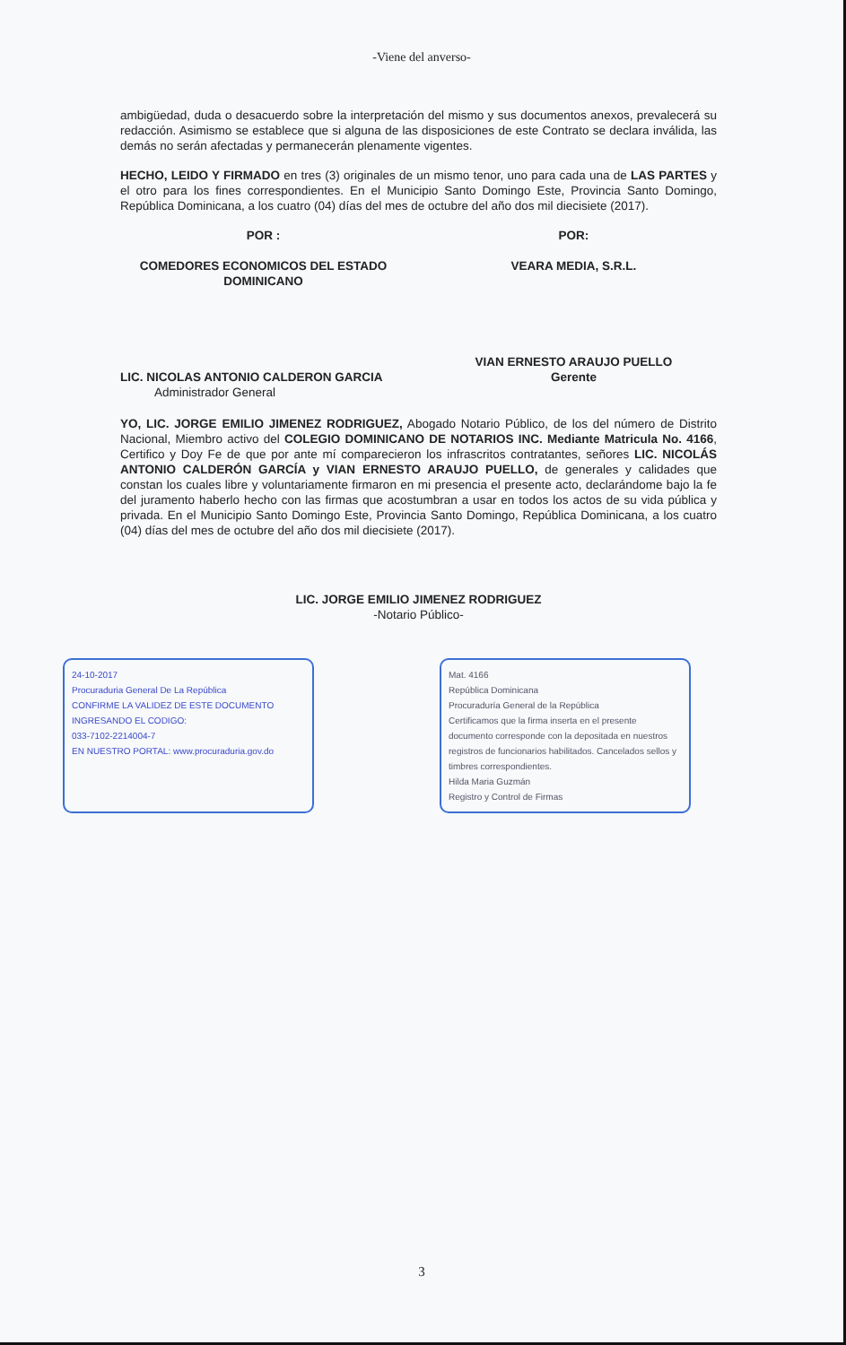-Viene del anverso-
ambigüedad, duda o desacuerdo sobre la interpretación del mismo y sus documentos anexos, prevalecerá su redacción. Asimismo se establece que si alguna de las disposiciones de este Contrato se declara inválida, las demás no serán afectadas y permanecerán plenamente vigentes.
HECHO, LEIDO Y FIRMADO en tres (3) originales de un mismo tenor, uno para cada una de LAS PARTES y el otro para los fines correspondientes. En el Municipio Santo Domingo Este, Provincia Santo Domingo, República Dominicana, a los cuatro (04) días del mes de octubre del año dos mil diecisiete (2017).
POR :
COMEDORES ECONOMICOS DEL ESTADO DOMINICANO
LIC. NICOLAS ANTONIO CALDERON GARCIA
Administrador General
POR:
VEARA MEDIA, S.R.L.
VIAN ERNESTO ARAUJO PUELLO
Gerente
YO, LIC. JORGE EMILIO JIMENEZ RODRIGUEZ, Abogado Notario Público, de los del número de Distrito Nacional, Miembro activo del COLEGIO DOMINICANO DE NOTARIOS INC. Mediante Matricula No. 4166, Certifico y Doy Fe de que por ante mí comparecieron los infrascritos contratantes, señores LIC. NICOLÁS ANTONIO CALDERÓN GARCÍA y VIAN ERNESTO ARAUJO PUELLO, de generales y calidades que constan los cuales libre y voluntariamente firmaron en mi presencia el presente acto, declarándome bajo la fe del juramento haberlo hecho con las firmas que acostumbran a usar en todos los actos de su vida pública y privada. En el Municipio Santo Domingo Este, Provincia Santo Domingo, República Dominicana, a los cuatro (04) días del mes de octubre del año dos mil diecisiete (2017).
LIC. JORGE EMILIO JIMENEZ RODRIGUEZ
-Notario Público-
24-10-2017
Procuraduria General De La República
CONFIRME LA VALIDEZ DE ESTE DOCUMENTO INGRESANDO EL CODIGO:
033-7102-2214004-7
EN NUESTRO PORTAL: www.procuraduria.gov.do
Mat. 4166
República Dominicana
Procuraduría General de la República
Certificamos que la firma inserta en el presente documento corresponde con la depositada en nuestros registros de funcionarios habilitados. Cancelados sellos y timbres correspondientes.
Hilda Maria Guzmán
Registro y Control de Firmas
3